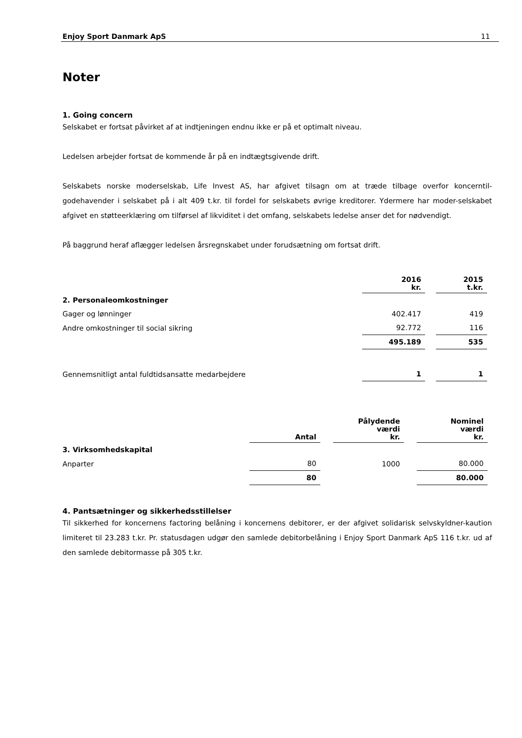Enjoy Sport Danmark ApS 11
Noter
1. Going concern
Selskabet er fortsat påvirket af at indtjeningen endnu ikke er på et optimalt niveau.
Ledelsen arbejder fortsat de kommende år på en indtægtsgivende drift.
Selskabets norske moderselskab, Life Invest AS, har afgivet tilsagn om at træde tilbage overfor koncerntil-godehavender i selskabet på i alt 409 t.kr. til fordel for selskabets øvrige kreditorer. Ydermere har moder-selskabet afgivet en støtteerklæring om tilførsel af likviditet i det omfang, selskabets ledelse anser det for nødvendigt.
På baggrund heraf aflægger ledelsen årsregnskabet under forudsætning om fortsat drift.
| | 2016 kr. | | 2015 t.kr. |
| 2. Personaleomkostninger | | | |
| Gager og lønninger | 402.417 | | 419 |
| Andre omkostninger til social sikring | 92.772 | | 116 |
| | 495.189 | | 535 |
| Gennemsnitligt antal fuldtidsansatte medarbejdere | 1 | | 1 |
| | Antal | | Pålydende værdi kr. | | Nominel værdi kr. |
| 3. Virksomhedskapital | | | | | |
| Anparter | 80 | | 1000 | | 80.000 |
| | 80 | | | | 80.000 |
4. Pantsætninger og sikkerhedsstillelser
Til sikkerhed for koncernens factoring belåning i koncernens debitorer, er der afgivet solidarisk selvskyldner-kaution limiteret til 23.283 t.kr. Pr. statusdagen udgør den samlede debitorbelåning i Enjoy Sport Danmark ApS 116 t.kr. ud af den samlede debitormasse på 305 t.kr.